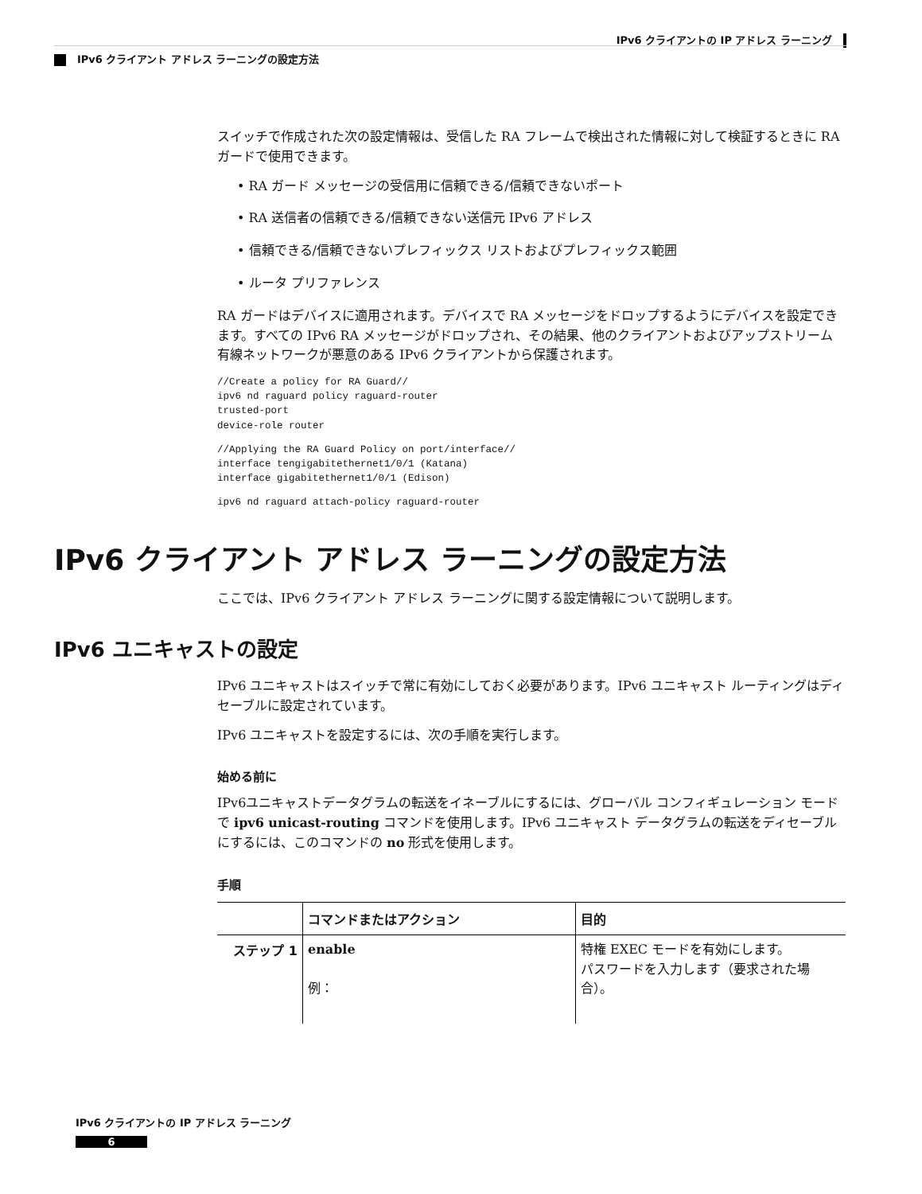IPv6 クライアントの IP アドレス ラーニング
IPv6 クライアント アドレス ラーニングの設定方法
スイッチで作成された次の設定情報は、受信した RA フレームで検出された情報に対して検証するときに RA ガードで使用できます。
• RA ガード メッセージの受信用に信頼できる/信頼できないポート
• RA 送信者の信頼できる/信頼できない送信元 IPv6 アドレス
• 信頼できる/信頼できないプレフィックス リストおよびプレフィックス範囲
• ルータ プリファレンス
RA ガードはデバイスに適用されます。デバイスで RA メッセージをドロップするようにデバイスを設定できます。すべての IPv6 RA メッセージがドロップされ、その結果、他のクライアントおよびアップストリーム有線ネットワークが悪意のある IPv6 クライアントから保護されます。
//Create a policy for RA Guard//
ipv6 nd raguard policy raguard-router
trusted-port
device-role router
//Applying the RA Guard Policy on port/interface//
interface tengigabitethernet1/0/1 (Katana)
interface gigabitethernet1/0/1 (Edison)
ipv6 nd raguard attach-policy raguard-router
IPv6 クライアント アドレス ラーニングの設定方法
ここでは、IPv6 クライアント アドレス ラーニングに関する設定情報について説明します。
IPv6 ユニキャストの設定
IPv6 ユニキャストはスイッチで常に有効にしておく必要があります。IPv6 ユニキャスト ルーティングはディセーブルに設定されています。
IPv6 ユニキャストを設定するには、次の手順を実行します。
始める前に
IPv6ユニキャストデータグラムの転送をイネーブルにするには、グローバル コンフィギュレーション モードで ipv6 unicast-routing コマンドを使用します。IPv6 ユニキャスト データグラムの転送をディセーブルにするには、このコマンドの no 形式を使用します。
手順
| | コマンドまたはアクション | 目的 |
| --- | --- | --- |
| ステップ 1 | enable 例： | 特権 EXEC モードを有効にします。 パスワードを入力します（要求された場合）。 |
IPv6 クライアントの IP アドレス ラーニング
6